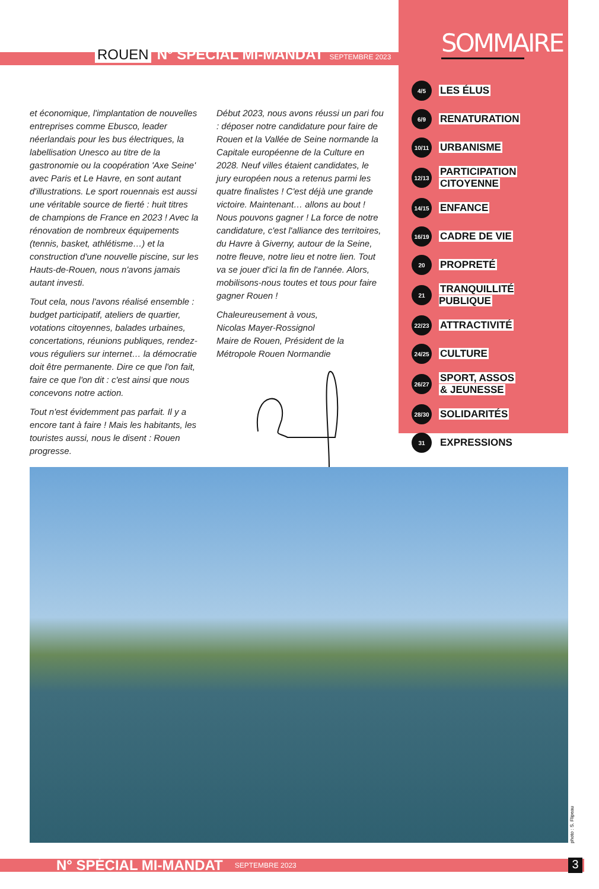ROUEN N° SPÉCIAL MI-MANDAT SEPTEMBRE 2023
SOMMAIRE
4/5
LES ÉLUS
6/9
RENATURATION
10/11
URBANISME
12/13
PARTICIPATION
CITOYENNE
14/15
ENFANCE
16/19
CADRE DE VIE
20
PROPRETÉ
21
TRANQUILLITÉ PUBLIQUE
22/23
ATTRACTIVITÉ
24/25
CULTURE
26/27
SPORT, ASSOS
& JEUNESSE
28/30
SOLIDARITÉS
31
EXPRESSIONS
et économique, l'implantation de nouvelles entreprises comme Ebusco, leader néerlandais pour les bus électriques, la labellisation Unesco au titre de la gastronomie ou la coopération 'Axe Seine' avec Paris et Le Havre, en sont autant d'illustrations. Le sport rouennais est aussi une véritable source de fierté : huit titres de champions de France en 2023 ! Avec la rénovation de nombreux équipements (tennis, basket, athlétisme…) et la construction d'une nouvelle piscine, sur les Hauts-de-Rouen, nous n'avons jamais autant investi.
Tout cela, nous l'avons réalisé ensemble : budget participatif, ateliers de quartier, votations citoyennes, balades urbaines, concertations, réunions publiques, rendez-vous réguliers sur internet… la démocratie doit être permanente. Dire ce que l'on fait, faire ce que l'on dit : c'est ainsi que nous concevons notre action.
Tout n'est évidemment pas parfait. Il y a encore tant à faire ! Mais les habitants, les touristes aussi, nous le disent : Rouen progresse.
Début 2023, nous avons réussi un pari fou : déposer notre candidature pour faire de Rouen et la Vallée de Seine normande la Capitale européenne de la Culture en 2028. Neuf villes étaient candidates, le jury européen nous a retenus parmi les quatre finalistes ! C'est déjà une grande victoire. Maintenant… allons au bout ! Nous pouvons gagner ! La force de notre candidature, c'est l'alliance des territoires, du Havre à Giverny, autour de la Seine, notre fleuve, notre lieu et notre lien. Tout va se jouer d'ici la fin de l'année. Alors, mobilisons-nous toutes et tous pour faire gagner Rouen !
Chaleureusement à vous,
Nicolas Mayer-Rossignol
Maire de Rouen, Président de la Métropole Rouen Normandie
photo : S. Flipeau
N° SPÉCIAL MI-MANDAT SEPTEMBRE 2023 3